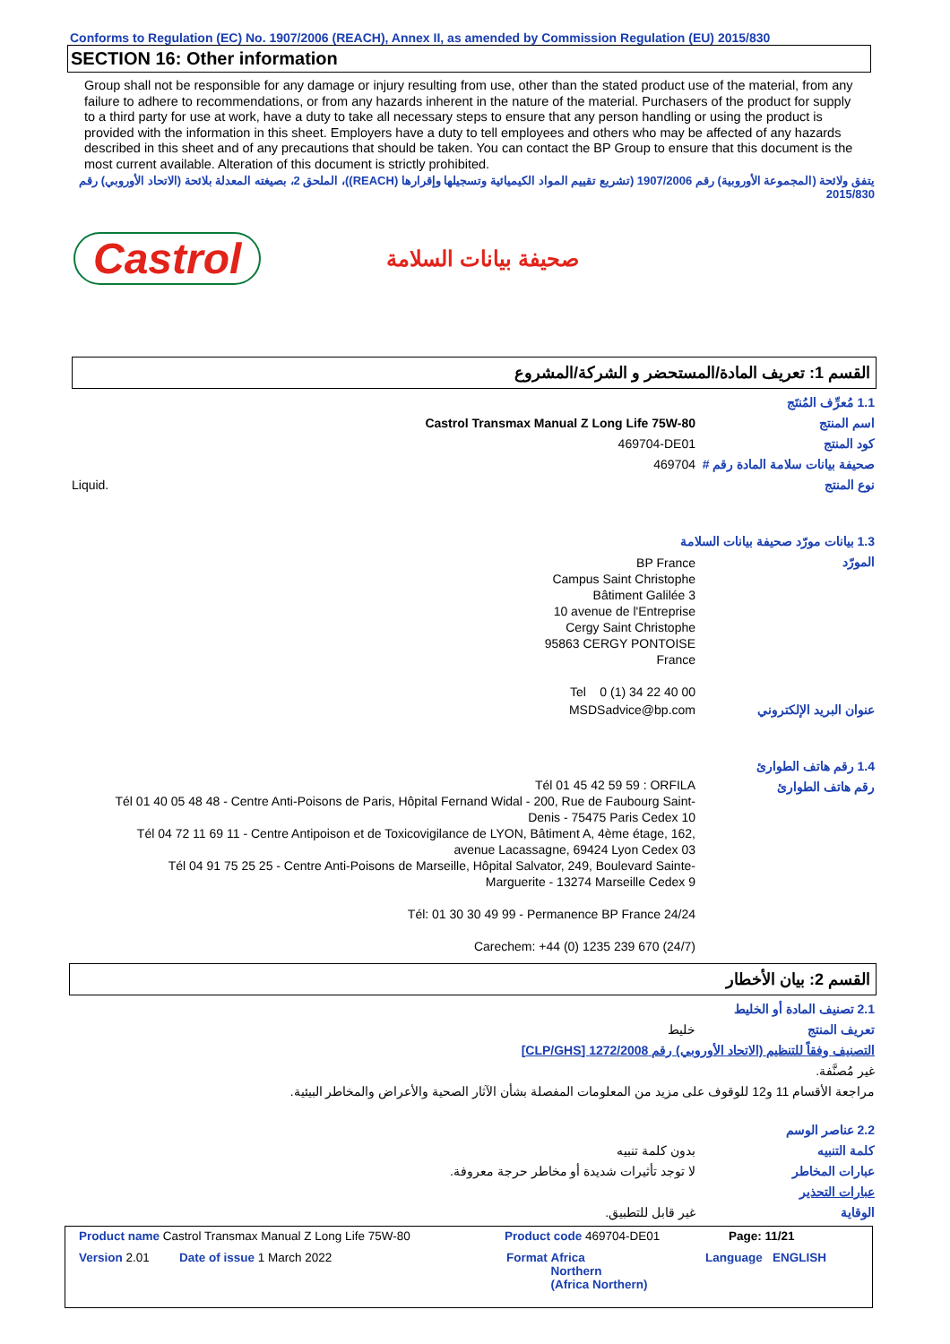Conforms to Regulation (EC) No. 1907/2006 (REACH), Annex II, as amended by Commission Regulation (EU) 2015/830
SECTION 16: Other information
Group shall not be responsible for any damage or injury resulting from use, other than the stated product use of the material, from any failure to adhere to recommendations, or from any hazards inherent in the nature of the material. Purchasers of the product for supply to a third party for use at work, have a duty to take all necessary steps to ensure that any person handling or using the product is provided with the information in this sheet. Employers have a duty to tell employees and others who may be affected of any hazards described in this sheet and of any precautions that should be taken. You can contact the BP Group to ensure that this document is the most current available. Alteration of this document is strictly prohibited.
يتفق ولائحة (المجموعة الأوروبية) رقم 1907/2006 (تشريع تقييم المواد الكيميائية وتسجيلها وإقرارها (REACH))، الملحق 2، بصيغته المعدلة بلائحة (الاتحاد الأوروبي) رقم
2015/830
Castrol صحيفة بيانات السلامة
القسم 1: تعريف المادة/المستحضر و الشركة/المشروع
1.1 مُعرِّف المُنتَج
اسم المنتج Castrol Transmax Manual Z Long Life 75W-80
كود المنتج 469704-DE01
صحيفة بيانات سلامة المادة رقم #
469704
نوع المنتج Liquid.
1.3 بيانات مورّد صحيفة بيانات السلامة
المورّد
BP France
Campus Saint Christophe
Bâtiment Galilée 3
10 avenue de l'Entreprise
Cergy Saint Christophe
95863 CERGY PONTOISE
France
Tel 0 (1) 34 22 40 00
عنوان البريد الإلكتروني MSDSadvice@bp.com
1.4 رقم هاتف الطوارئ
رقم هاتف الطوارئ
Tél 01 45 42 59 59 : ORFILA
Tél 01 40 05 48 48 - Centre Anti-Poisons de Paris, Hôpital Fernand Widal - 200, Rue de Faubourg Saint-Denis - 75475 Paris Cedex 10
Tél 04 72 11 69 11 - Centre Antipoison et de Toxicovigilance de LYON, Bâtiment A, 4ème étage, 162, avenue Lacassagne, 69424 Lyon Cedex 03
Tél 04 91 75 25 25 - Centre Anti-Poisons de Marseille, Hôpital Salvator, 249, Boulevard Sainte-Marguerite - 13274 Marseille Cedex 9
Tél: 01 30 30 49 99 - Permanence BP France 24/24
Carechem: +44 (0) 1235 239 670 (24/7)
القسم 2: بيان الأخطار
2.1 تصنيف المادة أو الخليط
تعريف المنتج خليط
التصنيف وفقاً للتنظيم (الاتحاد الأوروبي) رقم 1272/2008 [CLP/GHS]
غير مُصنَّفة.
مراجعة الأقسام 11 و12 للوقوف على مزيد من المعلومات المفصلة بشأن الآثار الصحية والأعراض والمخاطر البيئية.
2.2 عناصر الوسم
كلمة التنبيه بدون كلمة تنبيه
عبارات المخاطر لا توجد تأثيرات شديدة أو مخاطر حرجة معروفة.
عبارات التحذير
الوقاية غير قابل للتطبيق.
Product name Castrol Transmax Manual Z Long Life 75W-80 Product code 469704-DE01 Page: 11/21
Version 2.01 Date of issue 1 March 2022 Format Africa
Northern
(Africa Northern) Language ENGLISH